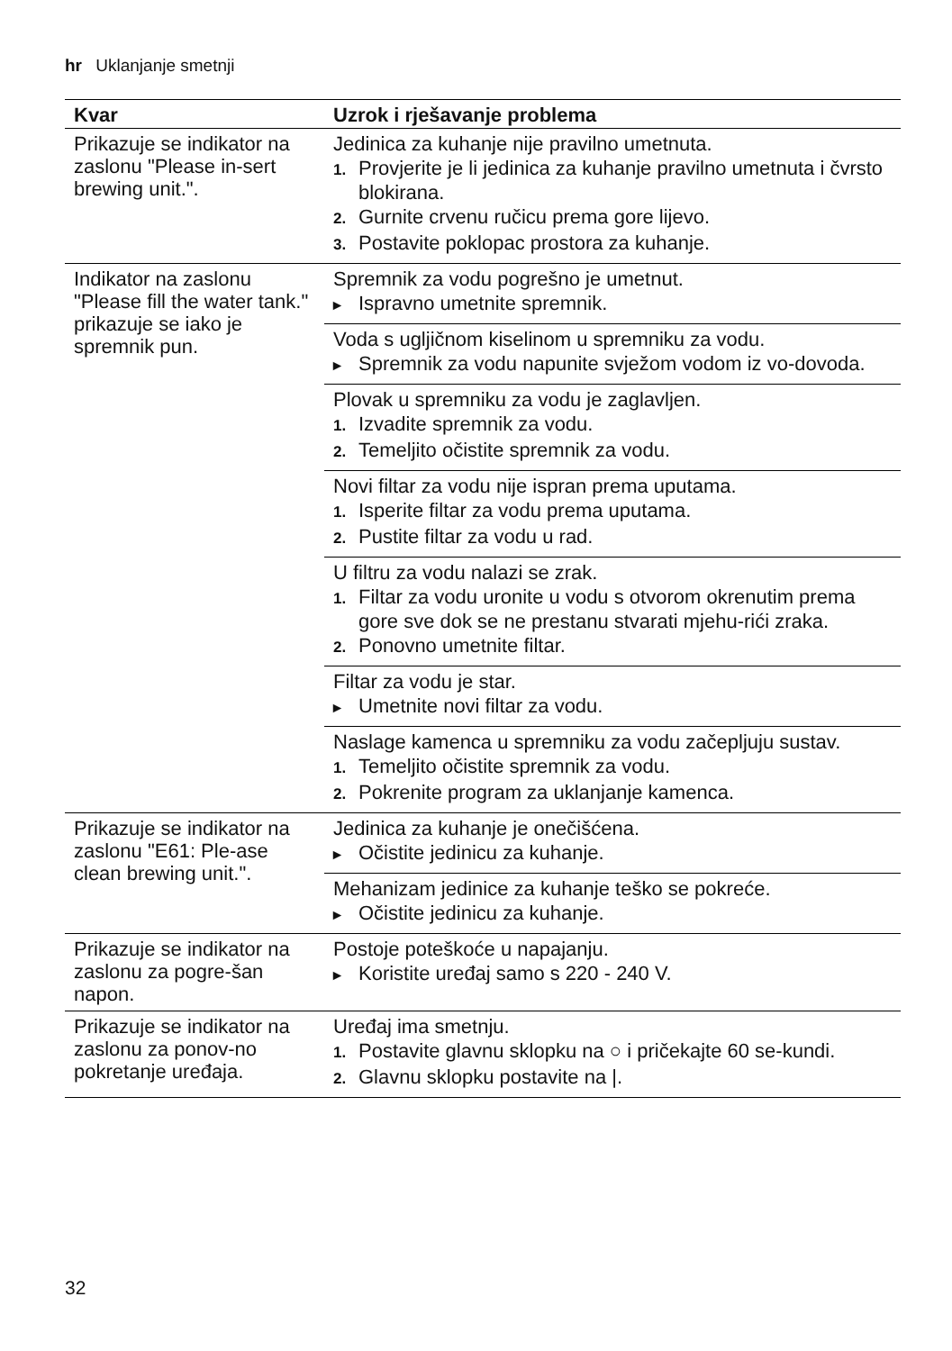hr Uklanjanje smetnji
| Kvar | Uzrok i rješavanje problema |
| --- | --- |
| Prikazuje se indikator na zaslonu "Please in-sert brewing unit.". | Jedinica za kuhanje nije pravilno umetnuta. 1. Provjerite je li jedinica za kuhanje pravilno umetnuta i čvrsto blokirana. 2. Gurnite crvenu ručicu prema gore lijevo. 3. Postavite poklopac prostora za kuhanje. |
| Indikator na zaslonu "Please fill the water tank." prikazuje se iako je spremnik pun. | Spremnik za vodu pogrešno je umetnut. ▸ Ispravno umetnite spremnik. |
| | Voda s ugljičnom kiselinom u spremniku za vodu. ▸ Spremnik za vodu napunite svježom vodom iz vo-dovoda. |
| | Plovak u spremniku za vodu je zaglavljen. 1. Izvadite spremnik za vodu. 2. Temeljito očistite spremnik za vodu. |
| | Novi filtar za vodu nije ispran prema uputama. 1. Isperite filtar za vodu prema uputama. 2. Pustite filtar za vodu u rad. |
| | U filtru za vodu nalazi se zrak. 1. Filtar za vodu uronite u vodu s otvorom okrenutim prema gore sve dok se ne prestanu stvarati mjehu-rići zraka. 2. Ponovno umetnite filtar. |
| | Filtar za vodu je star. ▸ Umetnite novi filtar za vodu. |
| | Naslage kamenca u spremniku za vodu začepljuju sustav. 1. Temeljito očistite spremnik za vodu. 2. Pokrenite program za uklanjanje kamenca. |
| Prikazuje se indikator na zaslonu "E61: Ple-ase clean brewing unit.". | Jedinica za kuhanje je onečišćena. ▸ Očistite jedinicu za kuhanje. |
| | Mehanizam jedinice za kuhanje teško se pokreće. ▸ Očistite jedinicu za kuhanje. |
| Prikazuje se indikator na zaslonu za pogre-šan napon. | Postoje poteškoće u napajanju. ▸ Koristite uređaj samo s 220 - 240 V. |
| Prikazuje se indikator na zaslonu za ponov-no pokretanje uređaja. | Uređaj ima smetnju. 1. Postavite glavnu sklopku na ○ i pričekajte 60 se-kundi. 2. Glavnu sklopku postavite na /. |
32